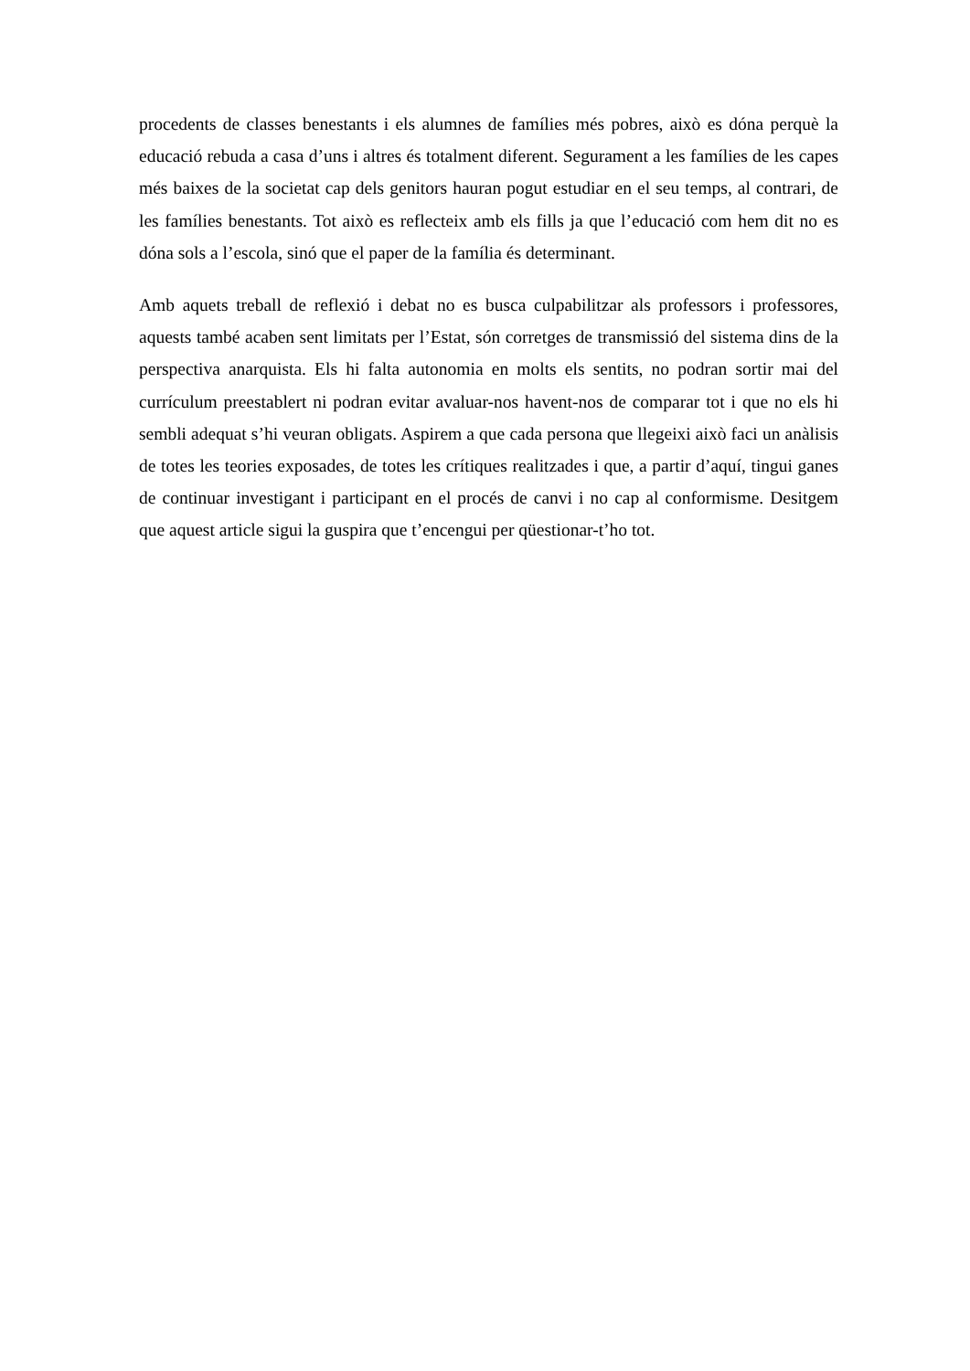procedents de classes benestants i els alumnes de famílies més pobres, això es dóna perquè la educació rebuda a casa d’uns i altres és totalment diferent. Segurament a les famílies de les capes més baixes de la societat cap dels genitors hauran pogut estudiar en el seu temps, al contrari, de les famílies benestants. Tot això es reflecteix amb els fills ja que l’educació com hem dit no es dóna sols a l’escola, sinó que el paper de la família és determinant.
Amb aquets treball de reflexió i debat no es busca culpabilitzar als professors i professores, aquests també acaben sent limitats per l’Estat, són corretges de transmissió del sistema dins de la perspectiva anarquista. Els hi falta autonomia en molts els sentits, no podran sortir mai del currículum preestablert ni podran evitar avaluar-nos havent-nos de comparar tot i que no els hi sembli adequat s’hi veuran obligats. Aspirem a que cada persona que llegeixi això faci un anàlisis de totes les teories exposades, de totes les crítiques realitzades i que, a partir d’aquí, tingui ganes de continuar investigant i participant en el procés de canvi i no cap al conformisme. Desitgem que aquest article sigui la guspira que t’encengui per qüestionar-t’ho tot.